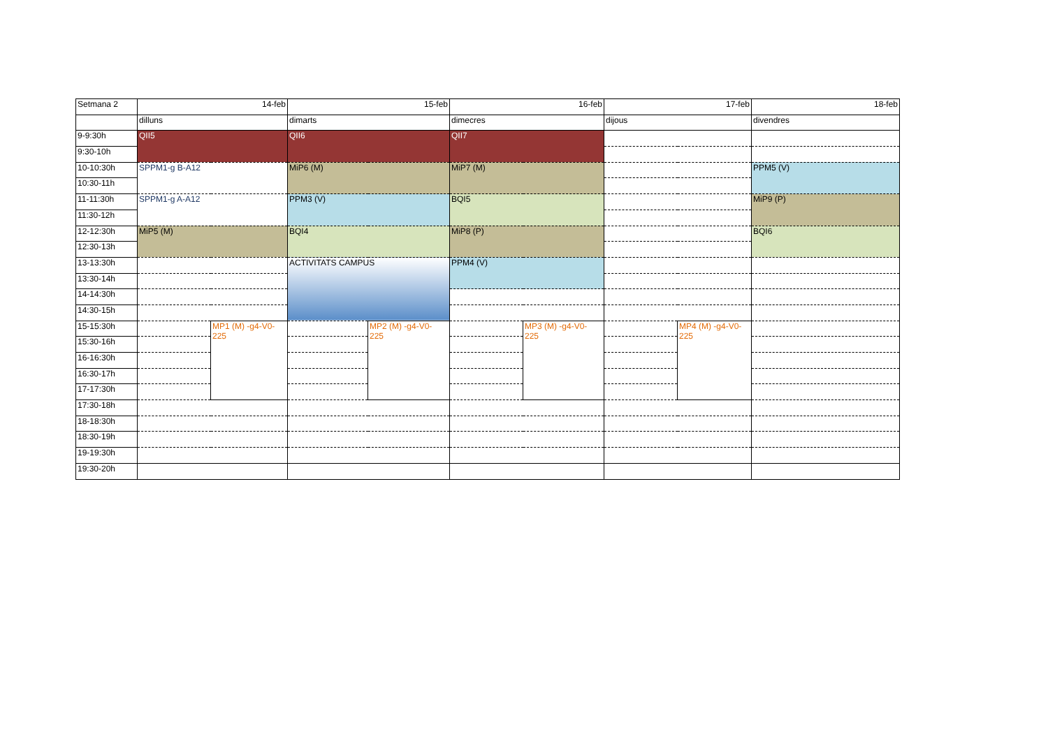| Setmana 2 | 14-feb | | 15-feb | | 16-feb | | 17-feb | | 18-feb |
| | dilluns | | dimarts | | dimecres | | dijous | | divendres |
| 9-9:30h | QII5 | | QII6 | | QII7 | | | | |
| 9:30-10h | | | | | | | | | |
| 10-10:30h | SPPM1-g B-A12 | | MiP6 (M) | | MiP7 (M) | | | | PPM5 (V) |
| 10:30-11h | | | | | | | | | |
| 11-11:30h | SPPM1-g A-A12 | | PPM3 (V) | | BQI5 | | | | MiP9 (P) |
| 11:30-12h | | | | | | | | | |
| 12-12:30h | MiP5 (M) | | BQI4 | | MiP8 (P) | | | | BQI6 |
| 12:30-13h | | | | | | | | | |
| 13-13:30h | | | ACTIVITATS CAMPUS | | PPM4 (V) | | | | |
| 13:30-14h | | | | | | | | | |
| 14-14:30h | | | | | | | | | |
| 14:30-15h | | | | | | | | | |
| 15-15:30h | | MP1 (M) -g4-V0- 225 | | MP2 (M) -g4-V0- 225 | | MP3 (M) -g4-V0- 225 | | MP4 (M) -g4-V0- 225 | |
| 15:30-16h | | | | | | | | | |
| 16-16:30h | | | | | | | | | |
| 16:30-17h | | | | | | | | | |
| 17-17:30h | | | | | | | | | |
| 17:30-18h | | | | | | | | | |
| 18-18:30h | | | | | | | | | |
| 18:30-19h | | | | | | | | | |
| 19-19:30h | | | | | | | | | |
| 19:30-20h | | | | | | | | | |